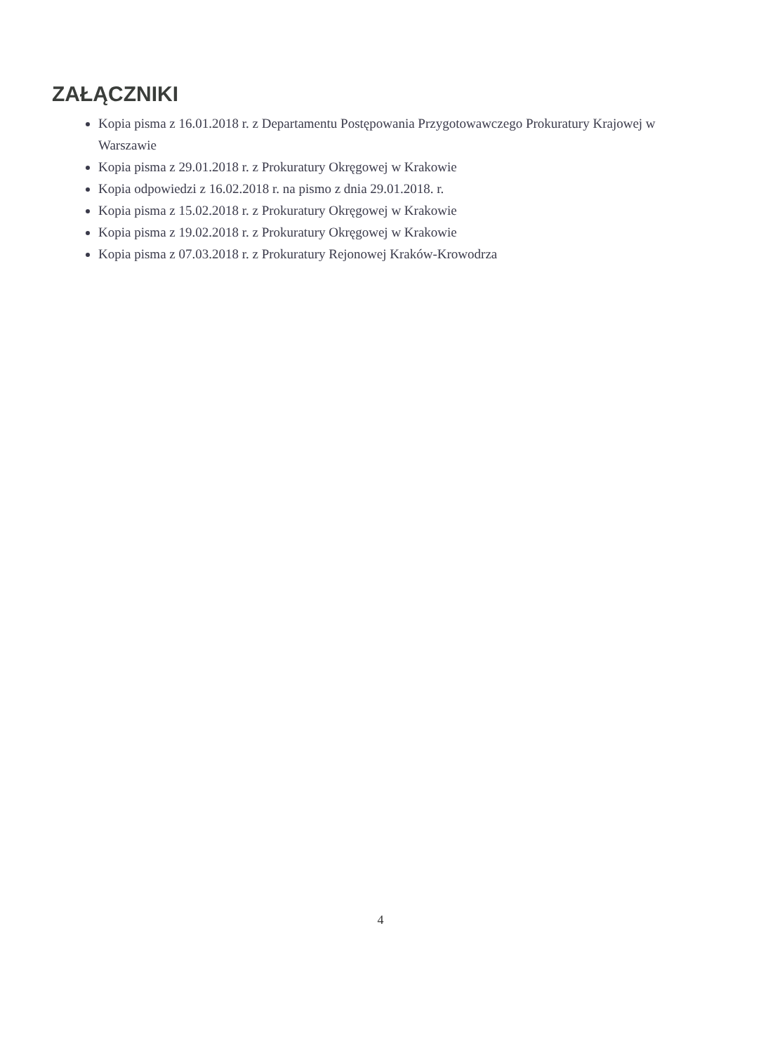ZAŁĄCZNIKI
Kopia pisma z 16.01.2018 r. z Departamentu Postępowania Przygotowawczego Prokuratury Krajowej w Warszawie
Kopia pisma z 29.01.2018 r. z Prokuratury Okręgowej w Krakowie
Kopia odpowiedzi z 16.02.2018 r. na pismo z dnia 29.01.2018. r.
Kopia pisma z 15.02.2018 r. z Prokuratury Okręgowej w Krakowie
Kopia pisma z 19.02.2018 r. z Prokuratury Okręgowej w Krakowie
Kopia pisma z 07.03.2018 r. z Prokuratury Rejonowej Kraków-Krowodrza
4